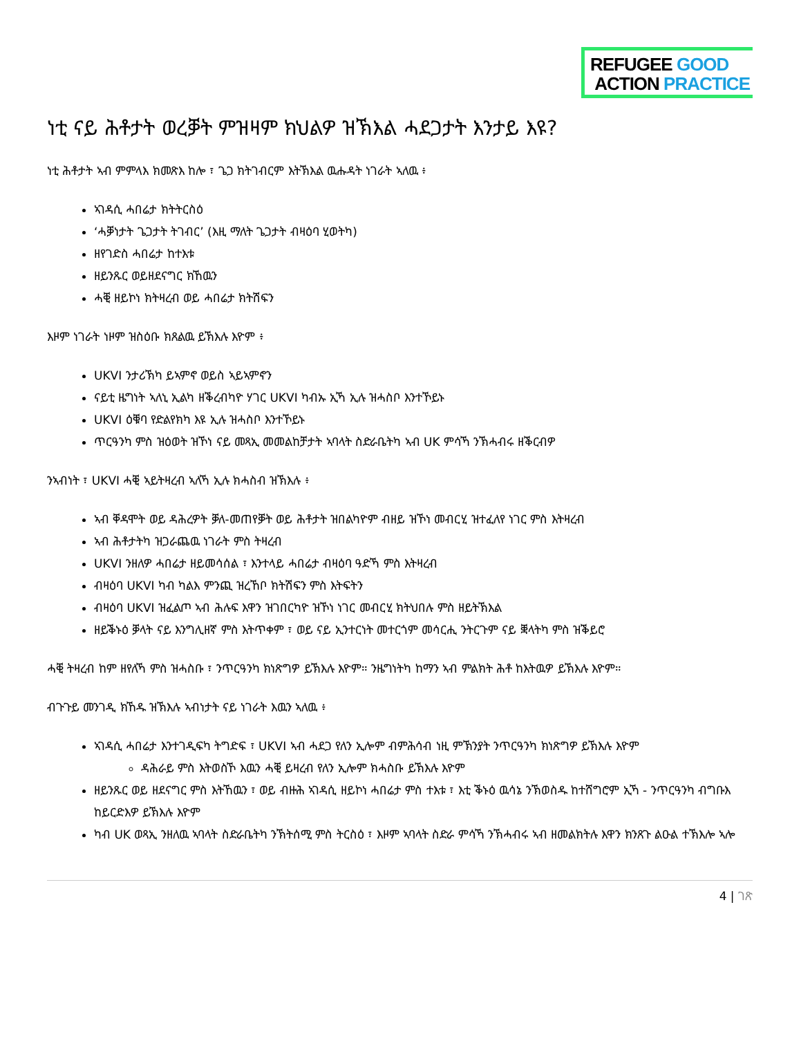REFUGEE GOOD
ACTION PRACTICE
ነቲ ናይ ሕቶታት ወረቓት ምዝዛም ክህልዎ ዝኽእል ሓደጋታት እንታይ እዩ?
ነቲ ሕቶታት ኣብ ምምላእ ክመጽእ ከሎ ፣ ጌጋ ክትገብርም እትኽእል ዉሑዳት ነገራት ኣለዉ ፥
ኣገዳሲ ሓበሬታ ክትትርስዕ
‘ሓቓነታት ጌጋታት ትገብር’ (እዚ ማለት ጌጋታት ብዛዕባ ሂወትካ)
ዘየገድስ ሓበሬታ ከተእቱ
ዘይንጹር ወይዘደናግር ክኸዉን
ሓቒ ዘይኮነ ክትዛረብ ወይ ሓበሬታ ክትሽፍን
እዞም ነገራት ነዞም ዝስዕቡ ክጸልዉ ይኽእሉ እዮም ፥
UKVI ንታሪኽካ ይኣምኖ ወይስ ኣይኣምኖን
ናይቲ ዜግነት ኣለኒ ኢልካ ዘቕረብካዮ ሃገር UKVI ካብኡ ኢኻ ኢሉ ዝሓስቦ እንተኾይኑ
UKVI ዕቑባ የድልየክካ እዩ ኢሉ ዝሓስቦ እንተኾይኑ
ጥርዓንካ ምስ ዝዕወት ዝኾነ ናይ መጻኢ መመልከቻታት ኣባላት ስድራቤትካ ኣብ UK ምሳኻ ንኽሓብሩ ዘቕርብዎ
ንኣብነት ፣ UKVI ሓቒ ኣይትዛረብ ኣለኻ ኢሉ ክሓስብ ዝኽእሉ ፥
ኣብ ቐዳሞት ወይ ዳሕረዎት ቓለ-መጠየቓት ወይ ሕቶታት ዝበልካዮም ብዘይ ዝኾነ መብርሂ ዝተፈለየ ነገር ምስ እትዛረብ
ኣብ ሕቶታትካ ዝጋራጨዉ ነገራት ምስ ትዛረብ
UKVI ንዘለዎ ሓበሬታ ዘይመሳሰል ፣ እንተላይ ሓበሬታ ብዛዕባ ዓድኻ ምስ እትዛረብ
ብዛዕባ UKVI ካብ ካልእ ምንጪ ዝረኸቦ ክትሽፍን ምስ እትፍትን
ብዛዕባ UKVI ዝፈልጦ ኣብ ሕሉፍ እዋን ዝገበርካዮ ዝኾነ ነገር መብርሂ ክትህበሉ ምስ ዘይትኽእል
ዘይቕኑዕ ቓላት ናይ እንግሊዘኛ ምስ እትጥቀም ፣ ወይ ናይ ኢንተርነት መተርጎም መሳርሒ ንትርጉም ናይ ቛላትካ ምስ ዝቕይሮ
ሓቒ ትዛረብ ከም ዘየለኻ ምስ ዝሓስቡ ፣ ንጥርዓንካ ክነጽግዎ ይኽእሉ እዮም። ንዜግነትካ ከማን ኣብ ምልክት ሕቶ ከእትዉዎ ይኽእሉ እዮም።
ብጉጉይ መንገዲ ክኸዱ ዝኽእሉ ኣብነታት ናይ ነገራት እዉን ኣለዉ ፥
ኣገዳሲ ሓበሬታ እንተገዲፍካ ትግድፍ ፣ UKVI ኣብ ሓደጋ የለን ኢሎም ብምሕሳብ ነዚ ምኽንያት ንጥርዓንካ ክነጽግዎ ይኽእሉ እዮም
ዳሕራይ ምስ እትወስኾ እዉን ሓቒ ይዛረብ የለን ኢሎም ክሓስቡ ይኽእሉ እዮም
ዘይንጹር ወይ ዘደናግር ምስ እትኸዉን ፣ ወይ ብዙሕ ኣገዳሲ ዘይኮነ ሓበሬታ ምስ ተእቱ ፣ እቲ ቕኑዕ ዉሳኔ ንኽወስዱ ከተሸግሮም ኢኻ - ንጥርዓንካ ብግቡእ ከይርድእዎ ይኽእሉ እዮም
ካብ UK ወጻኢ ንዘለዉ ኣባላት ስድራቤትካ ንኽትሰሚ ምስ ትርስዕ ፣ እዞም ኣባላት ስድራ ምሳኻ ንኽሓብሩ ኣብ ዘመልክትሉ እዋን ክንጸጉ ልዑል ተኽእሎ ኣሎ
4 | ገጽ